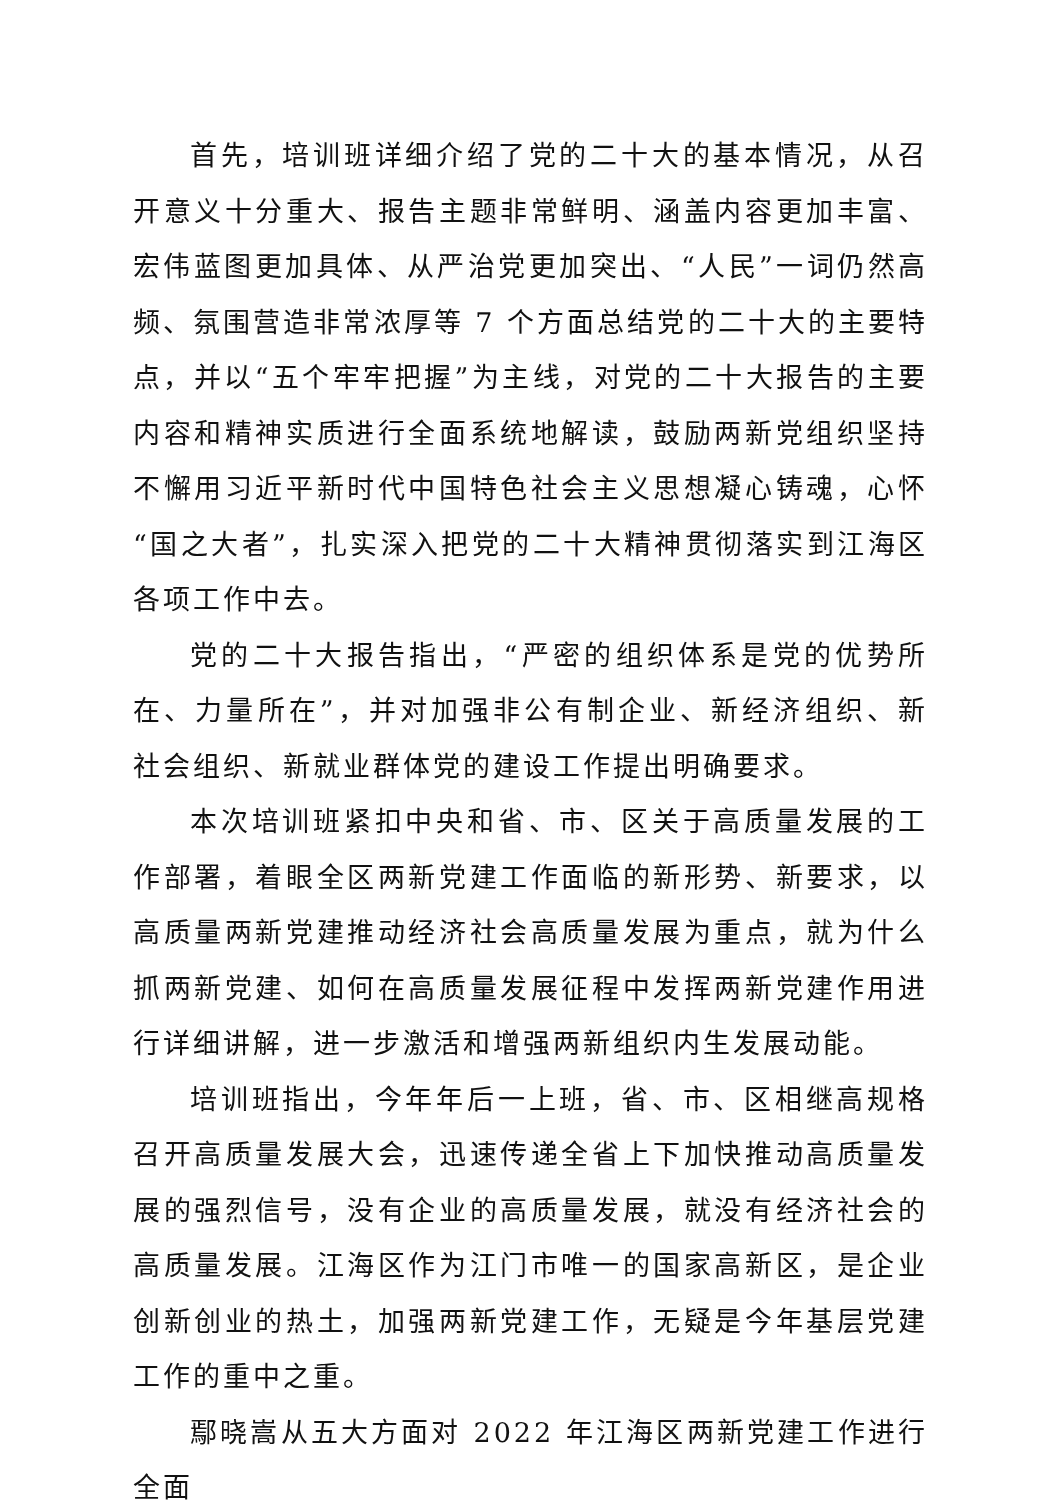首先，培训班详细介绍了党的二十大的基本情况，从召开意义十分重大、报告主题非常鲜明、涵盖内容更加丰富、宏伟蓝图更加具体、从严治党更加突出、“人民”一词仍然高频、氛围营造非常浓厚等 7 个方面总结党的二十大的主要特点，并以“五个牢牢把握”为主线，对党的二十大报告的主要内容和精神实质进行全面系统地解读，鼓励两新党组织坚持不懈用习近平新时代中国特色社会主义思想凝心铸魂，心怀“国之大者”，扎实深入把党的二十大精神贯彻落实到江海区各项工作中去。
党的二十大报告指出，“严密的组织体系是党的优势所在、力量所在”，并对加强非公有制企业、新经济组织、新社会组织、新就业群体党的建设工作提出明确要求。
本次培训班紧扣中央和省、市、区关于高质量发展的工作部署，着眼全区两新党建工作面临的新形势、新要求，以高质量两新党建推动经济社会高质量发展为重点，就为什么抓两新党建、如何在高质量发展征程中发挥两新党建作用进行详细讲解，进一步激活和增强两新组织内生发展动能。
培训班指出，今年年后一上班，省、市、区相继高规格召开高质量发展大会，迅速传递全省上下加快推动高质量发展的强烈信号，没有企业的高质量发展，就没有经济社会的高质量发展。江海区作为江门市唯一的国家高新区，是企业创新创业的热土，加强两新党建工作，无疑是今年基层党建工作的重中之重。
鄢晓嵩从五大方面对 2022 年江海区两新党建工作进行全面